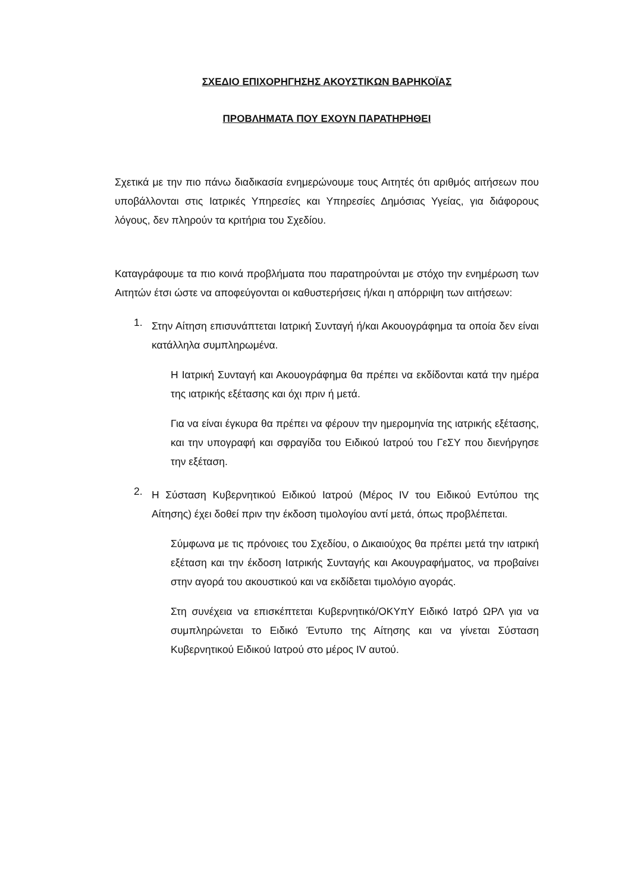ΣΧΕΔΙΟ ΕΠΙΧΟΡΗΓΗΣΗΣ ΑΚΟΥΣΤΙΚΩΝ ΒΑΡΗΚΟΪΑΣ
ΠΡΟΒΛΗΜΑΤΑ ΠΟΥ ΕΧΟΥΝ ΠΑΡΑΤΗΡΗΘΕΙ
Σχετικά με την πιο πάνω διαδικασία ενημερώνουμε τους Αιτητές ότι αριθμός αιτήσεων που υποβάλλονται στις Ιατρικές Υπηρεσίες και Υπηρεσίες Δημόσιας Υγείας, για διάφορους λόγους, δεν πληρούν τα κριτήρια του Σχεδίου.
Καταγράφουμε τα πιο κοινά προβλήματα που παρατηρούνται με στόχο την ενημέρωση των Αιτητών έτσι ώστε να αποφεύγονται οι καθυστερήσεις ή/και η απόρριψη των αιτήσεων:
1.
Στην Αίτηση επισυνάπτεται Ιατρική Συνταγή ή/και Ακουογράφημα τα οποία δεν είναι κατάλληλα συμπληρωμένα.
Η Ιατρική Συνταγή και Ακουογράφημα θα πρέπει να εκδίδονται κατά την ημέρα της ιατρικής εξέτασης και όχι πριν ή μετά.
Για να είναι έγκυρα θα πρέπει να φέρουν την ημερομηνία της ιατρικής εξέτασης, και την υπογραφή και σφραγίδα του Ειδικού Ιατρού του ΓεΣΥ που διενήργησε την εξέταση.
2.
Η Σύσταση Κυβερνητικού Ειδικού Ιατρού (Μέρος IV του Ειδικού Εντύπου της Αίτησης) έχει δοθεί πριν την έκδοση τιμολογίου αντί μετά, όπως προβλέπεται.
Σύμφωνα με τις πρόνοιες του Σχεδίου, ο Δικαιούχος θα πρέπει μετά την ιατρική εξέταση και την έκδοση Ιατρικής Συνταγής και Ακουγραφήματος, να προβαίνει στην αγορά του ακουστικού και να εκδίδεται τιμολόγιο αγοράς.
Στη συνέχεια να επισκέπτεται Κυβερνητικό/ΟΚΥπΥ Ειδικό Ιατρό ΩΡΛ για να συμπληρώνεται το Ειδικό Έντυπο της Αίτησης και να γίνεται Σύσταση Κυβερνητικού Ειδικού Ιατρού στο μέρος IV αυτού.